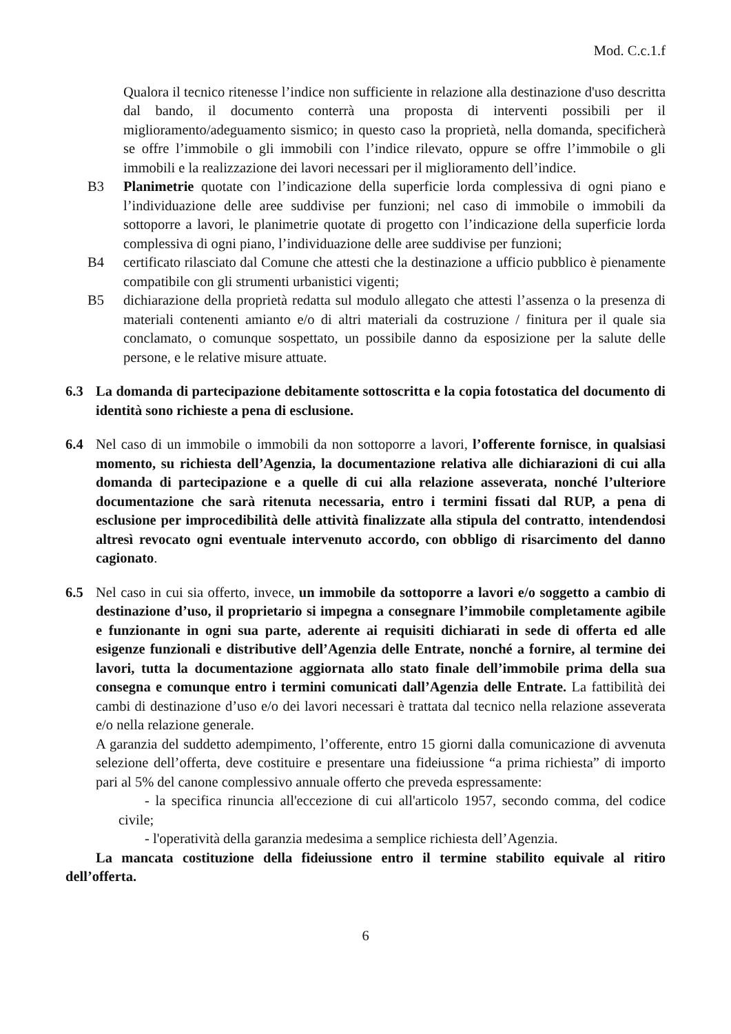Mod. C.c.1.f
Qualora il tecnico ritenesse l’indice non sufficiente in relazione alla destinazione d'uso descritta dal bando, il documento conterrà una proposta di interventi possibili per il miglioramento/adeguamento sismico; in questo caso la proprietà, nella domanda, specificherà se offre l’immobile o gli immobili con l’indice rilevato, oppure se offre l’immobile o gli immobili e la realizzazione dei lavori necessari per il miglioramento dell’indice.
B3 Planimetrie quotate con l’indicazione della superficie lorda complessiva di ogni piano e l’individuazione delle aree suddivise per funzioni; nel caso di immobile o immobili da sottoporre a lavori, le planimetrie quotate di progetto con l’indicazione della superficie lorda complessiva di ogni piano, l’individuazione delle aree suddivise per funzioni;
B4 certificato rilasciato dal Comune che attesti che la destinazione a ufficio pubblico è pienamente compatibile con gli strumenti urbanistici vigenti;
B5 dichiarazione della proprietà redatta sul modulo allegato che attesti l’assenza o la presenza di materiali contenenti amianto e/o di altri materiali da costruzione / finitura per il quale sia conclamato, o comunque sospettato, un possibile danno da esposizione per la salute delle persone, e le relative misure attuate.
6.3 La domanda di partecipazione debitamente sottoscritta e la copia fotostatica del documento di identità sono richieste a pena di esclusione.
6.4 Nel caso di un immobile o immobili da non sottoporre a lavori, l’offerente fornisce, in qualsiasi momento, su richiesta dell’Agenzia, la documentazione relativa alle dichiarazioni di cui alla domanda di partecipazione e a quelle di cui alla relazione asseverata, nonché l’ulteriore documentazione che sarà ritenuta necessaria, entro i termini fissati dal RUP, a pena di esclusione per improcedibilità delle attività finalizzate alla stipula del contratto, intendendosi altresì revocato ogni eventuale intervenuto accordo, con obbligo di risarcimento del danno cagionato.
6.5 Nel caso in cui sia offerto, invece, un immobile da sottoporre a lavori e/o soggetto a cambio di destinazione d’uso, il proprietario si impegna a consegnare l’immobile completamente agibile e funzionante in ogni sua parte, aderente ai requisiti dichiarati in sede di offerta ed alle esigenze funzionali e distributive dell’Agenzia delle Entrate, nonché a fornire, al termine dei lavori, tutta la documentazione aggiornata allo stato finale dell’immobile prima della sua consegna e comunque entro i termini comunicati dall’Agenzia delle Entrate. La fattibilità dei cambi di destinazione d’uso e/o dei lavori necessari è trattata dal tecnico nella relazione asseverata e/o nella relazione generale.
A garanzia del suddetto adempimento, l’offerente, entro 15 giorni dalla comunicazione di avvenuta selezione dell’offerta, deve costituire e presentare una fideiussione “a prima richiesta” di importo pari al 5% del canone complessivo annuale offerto che preveda espressamente:
- la specifica rinuncia all'eccezione di cui all'articolo 1957, secondo comma, del codice civile;
- l'operatività della garanzia medesima a semplice richiesta dell’Agenzia.
La mancata costituzione della fideiussione entro il termine stabilito equivale al ritiro dell’offerta.
6